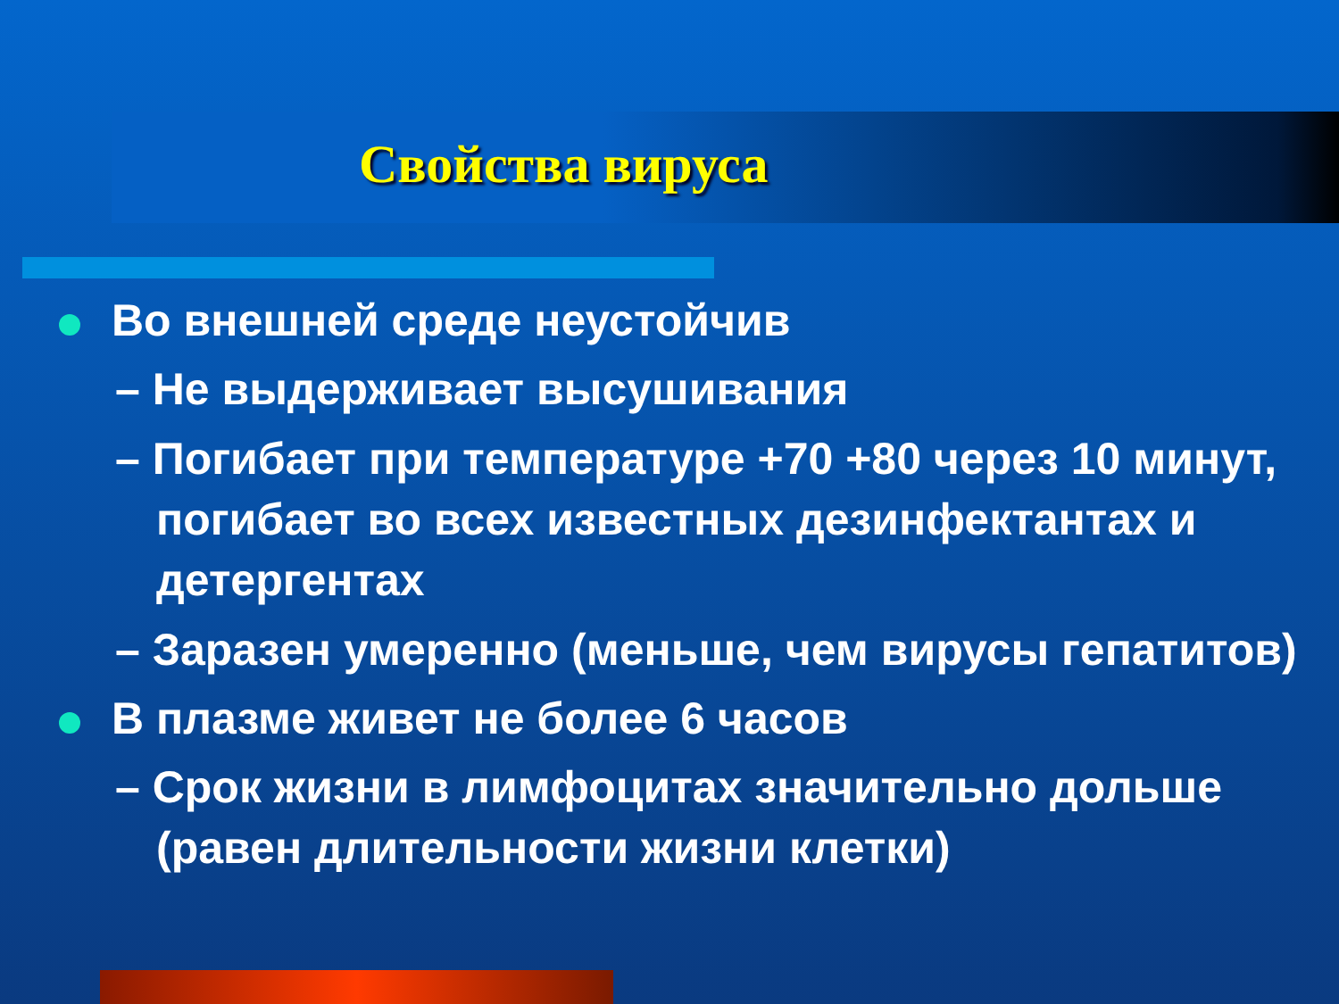Свойства вируса
Во внешней среде неустойчив
– Не выдерживает высушивания
– Погибает при температуре +70 +80 через 10 минут, погибает во всех известных дезинфектантах и детергентах
– Заразен умеренно (меньше, чем вирусы гепатитов)
В плазме живет не более 6 часов
– Срок жизни в лимфоцитах значительно дольше (равен длительности жизни клетки)